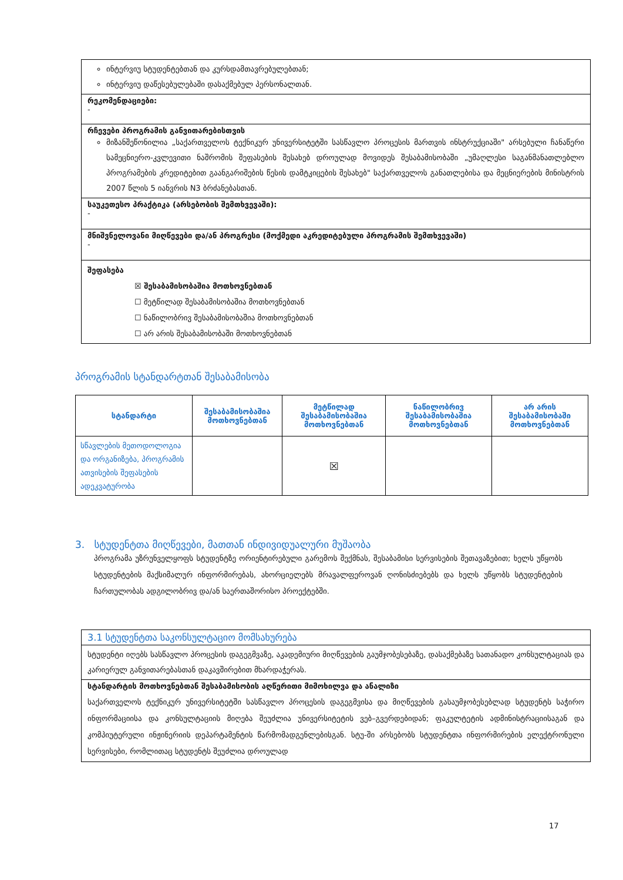ინტერვიუ სტუდენტებთან და კურსდამთავრებულებთან;
ინტერვიუ დაწესებულებაში დასაქმებულ პერსონალთან.
რეკომენდაციები:
-
რჩევები პროგრამის განვითარებისთვის
მიზანშეწონილია „საქართველოს ტექნიკურ უნივერსიტეტში სასწავლო პროცესის მართვის ინსტრუქციაში" არსებული ჩანაწერი სამეცნიერო-კვლევითი ნაშრომის შეფასების შესახებ დროულად მოვიდეს შესაბამისობაში „უმაღლესი საგანმანათლებლო პროგრამების კრედიტებით გაანგარიშების წესის დამტკიცების შესახებ" საქართველოს განათლებისა და მეცნიერების მინისტრის 2007 წლის 5 იანვრის N3 ბრძანებასთან.
საუკეთესო პრაქტიკა (არსებობის შემთხვევაში):
-
მნიშვნელოვანი მიღწევები და/ან პროგრესი (მოქმედი აკრედიტებული პროგრამის შემთხვევაში)
-
შეფასება
☒ შესაბამისობაშია მოთხოვნებთან
☐ მეტწილად შესაბამისობაშია მოთხოვნებთან
☐ ნაწილობრივ შესაბამისობაშია მოთხოვნებთან
☐ არ არის შესაბამისობაში მოთხოვნებთან
პროგრამის სტანდარტთან შესაბამისობა
| სტანდარტი | შესაბამისობაშია მოთხოვნებთან | მეტწილად შესაბამისობაშია მოთხოვნებთან | ნაწილობრივ შესაბამისობაშია მოთხოვნებთან | არ არის შესაბამისობაში მოთხოვნებთან |
| --- | --- | --- | --- | --- |
| სწავლების მეთოდოლოგია და ორგანიზება, პროგრამის ათვისების შეფასების ადეკვატურობა | | ☒ | | |
3. სტუდენტთა მიღწევები, მათთან ინდივიდუალური მუშაობა
პროგრამა უზრუნველყოფს სტუდენტზე ორიენტირებული გარემოს შექმნას, შესაბამისი სერვისების შეთავაზებით; ხელს უწყობს სტუდენტების მაქსიმალურ ინფორმირებას, ახორციელებს მრავალფეროვან ღონისძიებებს და ხელს უწყობს სტუდენტების ჩართულობას ადგილობრივ და/ან საერთაშორისო პროექტებში.
3.1 სტუდენტთა საკონსულტაციო მომსახურება
სტუდენტი იღებს სასწავლო პროცესის დაგეგმვაზე, აკადემიური მიღწევების გაუმჯობესებაზე, დასაქმებაზე სათანადო კონსულტაციას და კარიერულ განვითარებასთან დაკავშირებით მხარდაჭერას.
სტანდარტის მოთხოვნებთან შესაბამისობის აღწერითი მიმოხილვა და ანალიზი
საქართველოს ტექნიკურ უნივერსიტეტში სასწავლო პროცესის დაგეგმვისა და მიღწევების გასაუმჯობესებლად სტუდენტს საჭირო ინფორმაციისა და კონსულტაციის მიღება შეუძლია უნივერსიტეტის ვებ–გვერდებიდან; ფაკულტეტის ადმინისტრაციისაგან და კომპიუტერული ინჟინერიის დეპარტამენტის წარმომადგენლებისგან. სტუ-ში არსებობს სტუდენტთა ინფორმირების ელექტრონული სერვისები, რომლითაც სტუდენტს შეუძლია დროულად
17